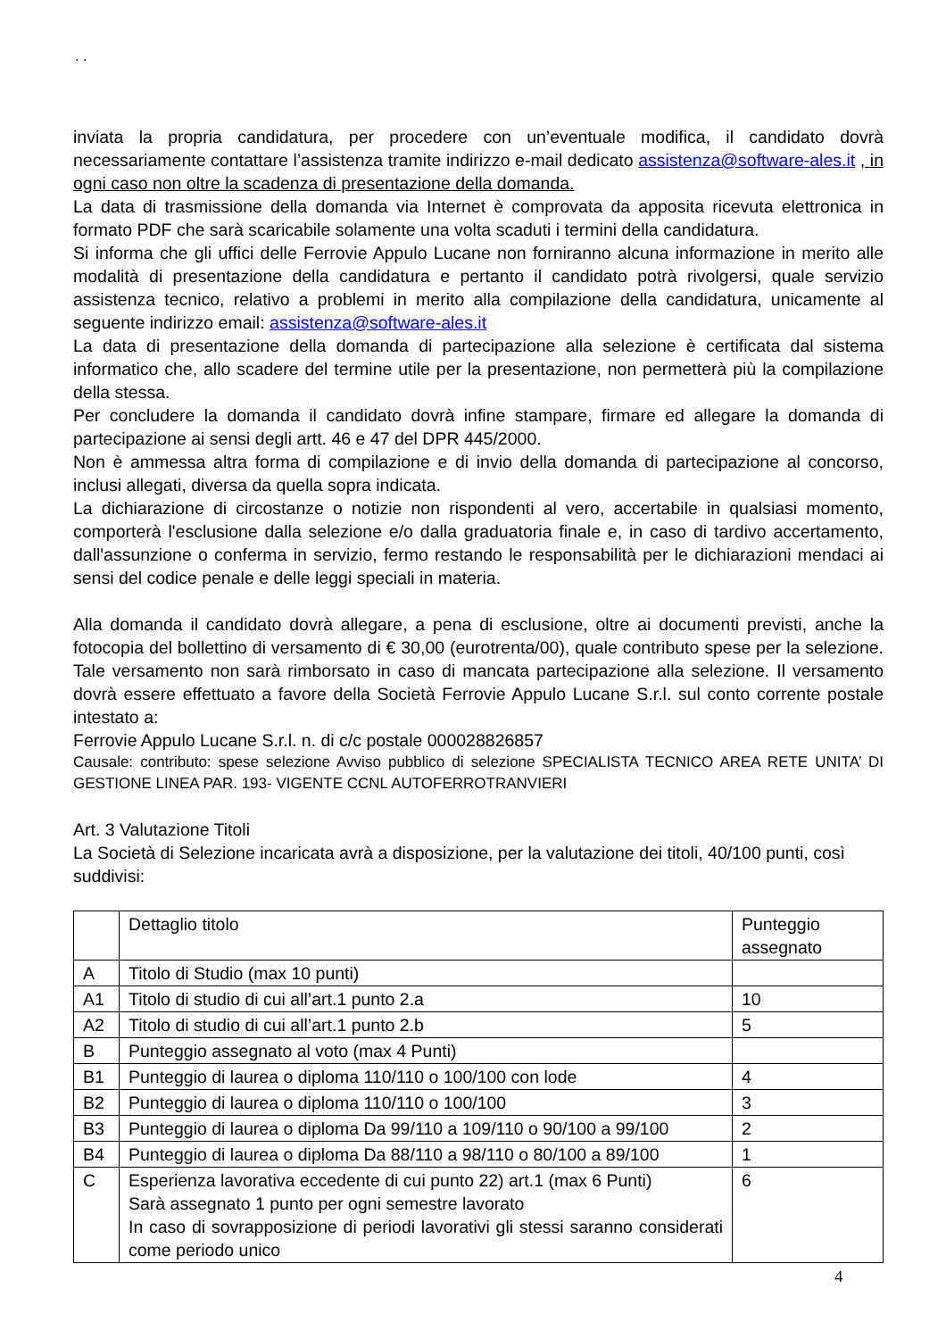. .
inviata la propria candidatura, per procedere con un’eventuale modifica, il candidato dovrà necessariamente contattare l’assistenza tramite indirizzo e-mail dedicato assistenza@software-ales.it , in ogni caso non oltre la scadenza di presentazione della domanda.
La data di trasmissione della domanda via Internet è comprovata da apposita ricevuta elettronica in formato PDF che sarà scaricabile solamente una volta scaduti i termini della candidatura.
Si informa che gli uffici delle Ferrovie Appulo Lucane non forniranno alcuna informazione in merito alle modalità di presentazione della candidatura e pertanto il candidato potrà rivolgersi, quale servizio assistenza tecnico, relativo a problemi in merito alla compilazione della candidatura, unicamente al seguente indirizzo email: assistenza@software-ales.it
La data di presentazione della domanda di partecipazione alla selezione è certificata dal sistema informatico che, allo scadere del termine utile per la presentazione, non permetterà più la compilazione della stessa.
Per concludere la domanda il candidato dovrà infine stampare, firmare ed allegare la domanda di partecipazione ai sensi degli artt. 46 e 47 del DPR 445/2000.
Non è ammessa altra forma di compilazione e di invio della domanda di partecipazione al concorso, inclusi allegati, diversa da quella sopra indicata.
La dichiarazione di circostanze o notizie non rispondenti al vero, accertabile in qualsiasi momento, comporterà l'esclusione dalla selezione e/o dalla graduatoria finale e, in caso di tardivo accertamento, dall'assunzione o conferma in servizio, fermo restando le responsabilità per le dichiarazioni mendaci ai sensi del codice penale e delle leggi speciali in materia.
Alla domanda il candidato dovrà allegare, a pena di esclusione, oltre ai documenti previsti, anche la fotocopia del bollettino di versamento di € 30,00 (eurotrenta/00), quale contributo spese per la selezione. Tale versamento non sarà rimborsato in caso di mancata partecipazione alla selezione. Il versamento dovrà essere effettuato a favore della Società Ferrovie Appulo Lucane S.r.l. sul conto corrente postale intestato a:
Ferrovie Appulo Lucane S.r.l. n. di c/c postale 000028826857
Causale: contributo: spese selezione Avviso pubblico di selezione SPECIALISTA TECNICO AREA RETE UNITA’ DI GESTIONE LINEA PAR. 193- VIGENTE CCNL AUTOFERROTRANVIERI
Art. 3 Valutazione Titoli
La Società di Selezione incaricata avrà a disposizione, per la valutazione dei titoli, 40/100 punti, così suddivisi:
| | Dettaglio titolo | Punteggio assegnato |
| A | Titolo di Studio (max 10 punti) | |
| A1 | Titolo di studio di cui all’art.1 punto 2.a | 10 |
| A2 | Titolo di studio di cui all’art.1 punto 2.b | 5 |
| B | Punteggio assegnato al voto (max 4 Punti) | |
| B1 | Punteggio di laurea o diploma 110/110 o 100/100 con lode | 4 |
| B2 | Punteggio di laurea o diploma 110/110 o 100/100 | 3 |
| B3 | Punteggio di laurea o diploma Da 99/110 a 109/110 o 90/100 a 99/100 | 2 |
| B4 | Punteggio di laurea o diploma Da 88/110 a 98/110 o 80/100 a 89/100 | 1 |
| C | Esperienza lavorativa eccedente di cui punto 22) art.1 (max 6 Punti) Sarà assegnato 1 punto per ogni semestre lavorato In caso di sovrapposizione di periodi lavorativi gli stessi saranno considerati come periodo unico | 6 |
4